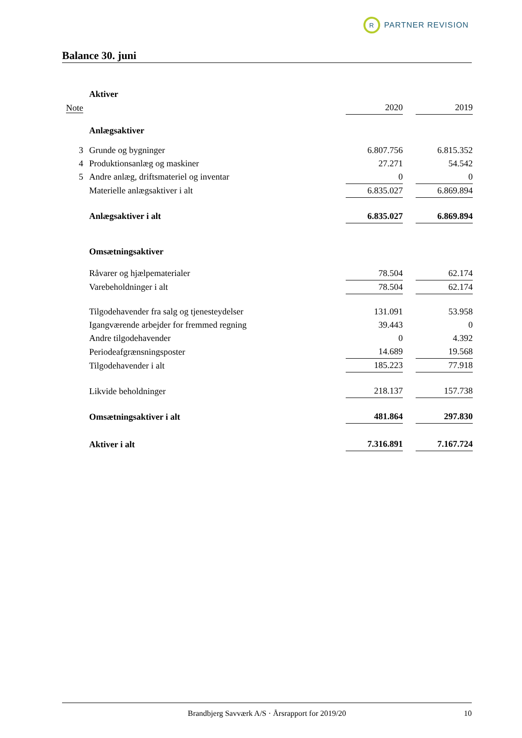R
PARTNER REVISION
Balance 30. juni
| | Aktiver | | | |
| Note | | 2020 | | 2019 |
| | Anlægsaktiver | | | |
| 3 | Grunde og bygninger | 6.807.756 | | 6.815.352 |
| 4 | Produktionsanlæg og maskiner | 27.271 | | 54.542 |
| 5 | Andre anlæg, driftsmateriel og inventar | 0 | | 0 |
| | Materielle anlægsaktiver i alt | 6.835.027 | | 6.869.894 |
| | Anlægsaktiver i alt | 6.835.027 | | 6.869.894 |
| | Omsætningsaktiver | | | |
| | Råvarer og hjælpematerialer | 78.504 | | 62.174 |
| | Varebeholdninger i alt | 78.504 | | 62.174 |
| | Tilgodehavender fra salg og tjenesteydelser | 131.091 | | 53.958 |
| | Igangværende arbejder for fremmed regning | 39.443 | | 0 |
| | Andre tilgodehavender | 0 | | 4.392 |
| | Periodeafgrænsningsposter | 14.689 | | 19.568 |
| | Tilgodehavender i alt | 185.223 | | 77.918 |
| | Likvide beholdninger | 218.137 | | 157.738 |
| | Omsætningsaktiver i alt | 481.864 | | 297.830 |
| | Aktiver i alt | 7.316.891 | | 7.167.724 |
Brandbjerg Savværk A/S · Årsrapport for 2019/20 10